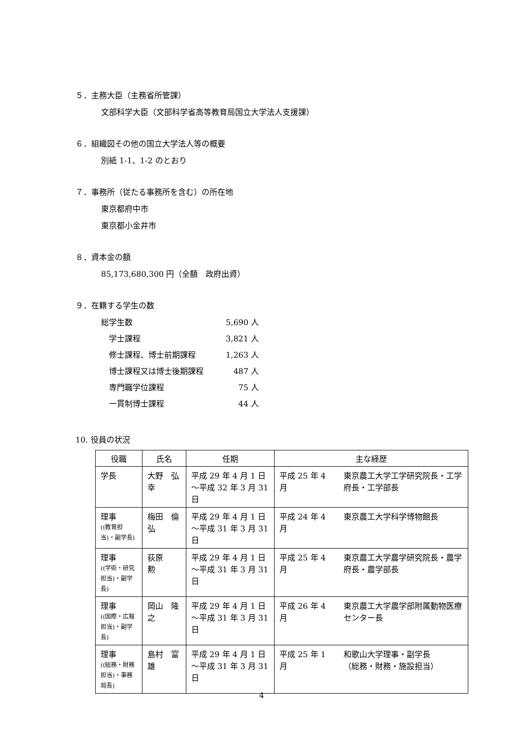５．主務大臣（主務省所管課）
文部科学大臣（文部科学省高等教育局国立大学法人支援課）
６．組織図その他の国立大学法人等の概要
別紙 1-1、1-2 のとおり
７．事務所（従たる事務所を含む）の所在地
東京都府中市
東京都小金井市
８．資本金の額
85,173,680,300 円（全額　政府出資）
９．在籍する学生の数
| 総学生数 | 5,690 人 |
| 学士課程 | 3,821 人 |
| 修士課程、博士前期課程 | 1,263 人 |
| 博士課程又は博士後期課程 | 487 人 |
| 専門職学位課程 | 75 人 |
| 一貫制博士課程 | 44 人 |
10. 役員の状況
| 役職 | 氏名 | 任期 | 主な経歴 | |
| --- | --- | --- | --- | --- |
| 学長 | 大野 弘幸 | 平成 29 年 4 月 1 日 〜平成 32 年 3 月 31 日 | 平成 25 年 4 月 | 東京農工大学工学研究院長・工学府長・工学部長 |
| 理事 ((教育担当)・副学長) | 梅田 倫弘 | 平成 29 年 4 月 1 日 〜平成 31 年 3 月 31 日 | 平成 24 年 4 月 | 東京農工大学科学博物館長 |
| 理事 ((学術・研究担当)・副学長) | 荻原 勲 | 平成 29 年 4 月 1 日 〜平成 31 年 3 月 31 日 | 平成 25 年 4 月 | 東京農工大学農学研究院長・農学府長・農学部長 |
| 理事 ((国際・広報担当)・副学長) | 岡山 隆之 | 平成 29 年 4 月 1 日 〜平成 31 年 3 月 31 日 | 平成 26 年 4 月 | 東京農工大学農学部附属動物医療センター長 |
| 理事 ((総務・財務担当)・事務局長) | 島村 富雄 | 平成 29 年 4 月 1 日 〜平成 31 年 3 月 31 日 | 平成 25 年 1 月 | 和歌山大学理事・副学長 （総務・財務・施設担当） |
4